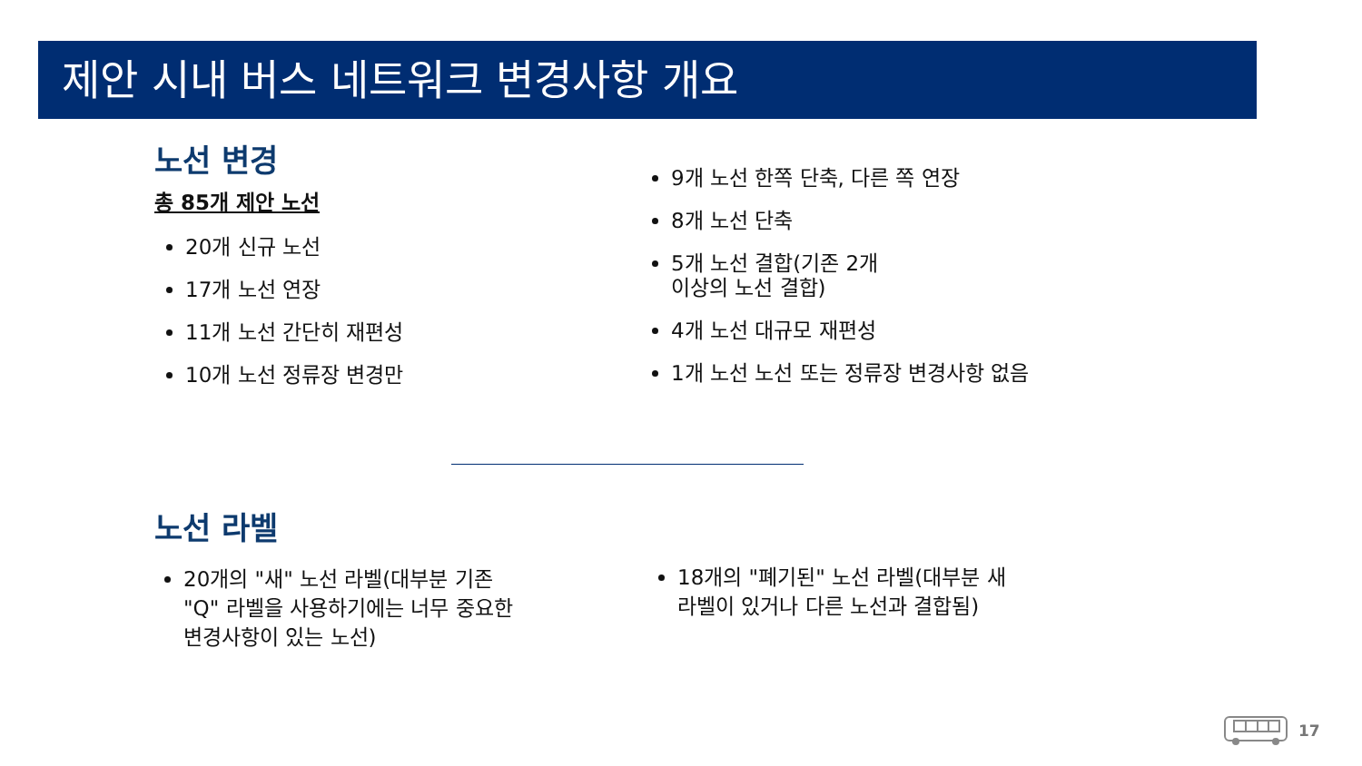제안 시내 버스 네트워크 변경사항 개요
노선 변경
총 85개 제안 노선
20개 신규 노선
17개 노선 연장
11개 노선 간단히 재편성
10개 노선 정류장 변경만
9개 노선 한쪽 단축, 다른 쪽 연장
8개 노선 단축
5개 노선 결합(기존 2개
이상의 노선 결합)
4개 노선 대규모 재편성
1개 노선 노선 또는 정류장 변경사항 없음
노선 라벨
20개의 "새" 노선 라벨(대부분 기존 "Q" 라벨을 사용하기에는 너무 중요한 변경사항이 있는 노선)
18개의 "폐기된" 노선 라벨(대부분 새 라벨이 있거나 다른 노선과 결합됨)
17